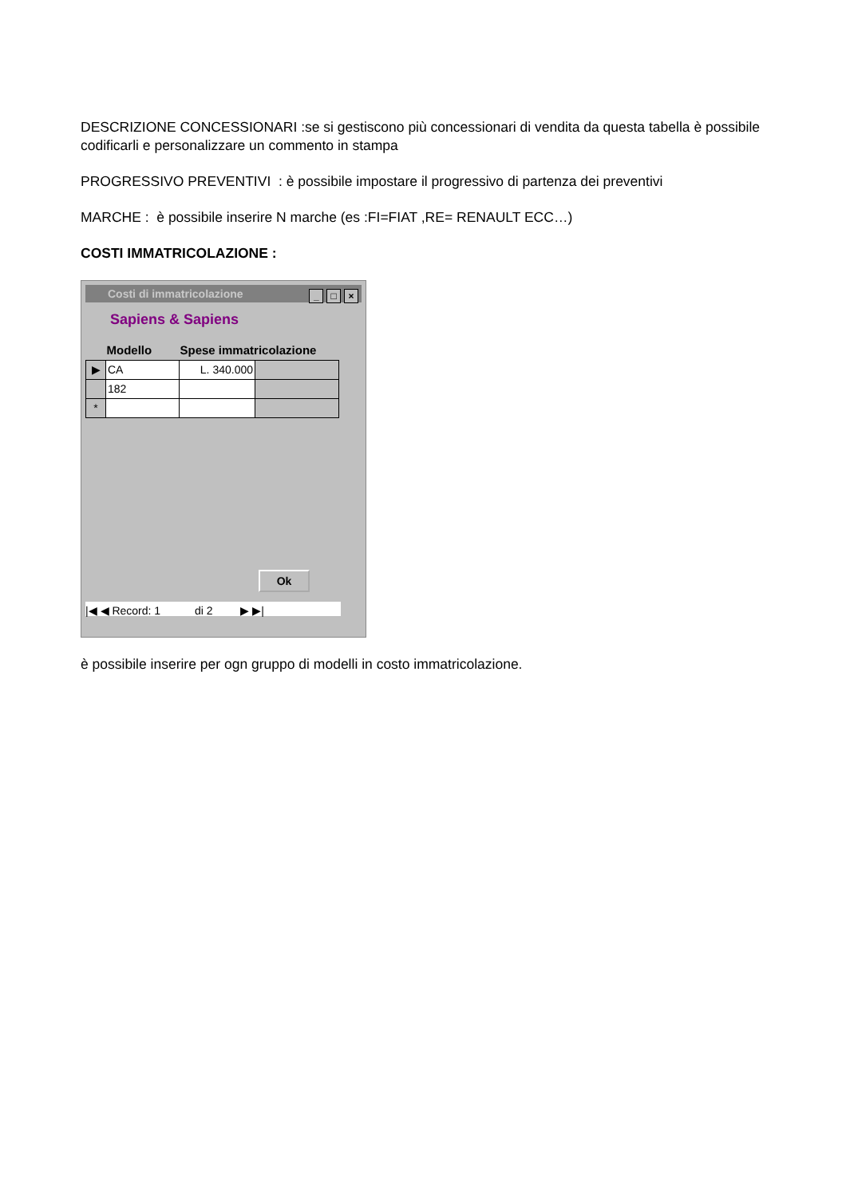DESCRIZIONE CONCESSIONARI :se si gestiscono più concessionari di vendita da questa tabella è possibile codificarli e personalizzare un commento in stampa
PROGRESSIVO PREVENTIVI : è possibile impostare il progressivo di partenza dei preventivi
MARCHE : è possibile inserire N marche (es :FI=FIAT ,RE= RENAULT ECC…)
COSTI IMMATRICOLAZIONE :
Costi di immatricolazione _ □ ×
Sapiens & Sapiens
| | Modello | Spese immatricolazione | |
| --- | --- | --- | --- |
| ▶ | CA | L. 340.000 | |
| | 182 | | |
| * | | | |
Ok
|◀ ◀ Record: 1 di 2 ▶ ▶|
è possibile inserire per ogn gruppo di modelli in costo immatricolazione.